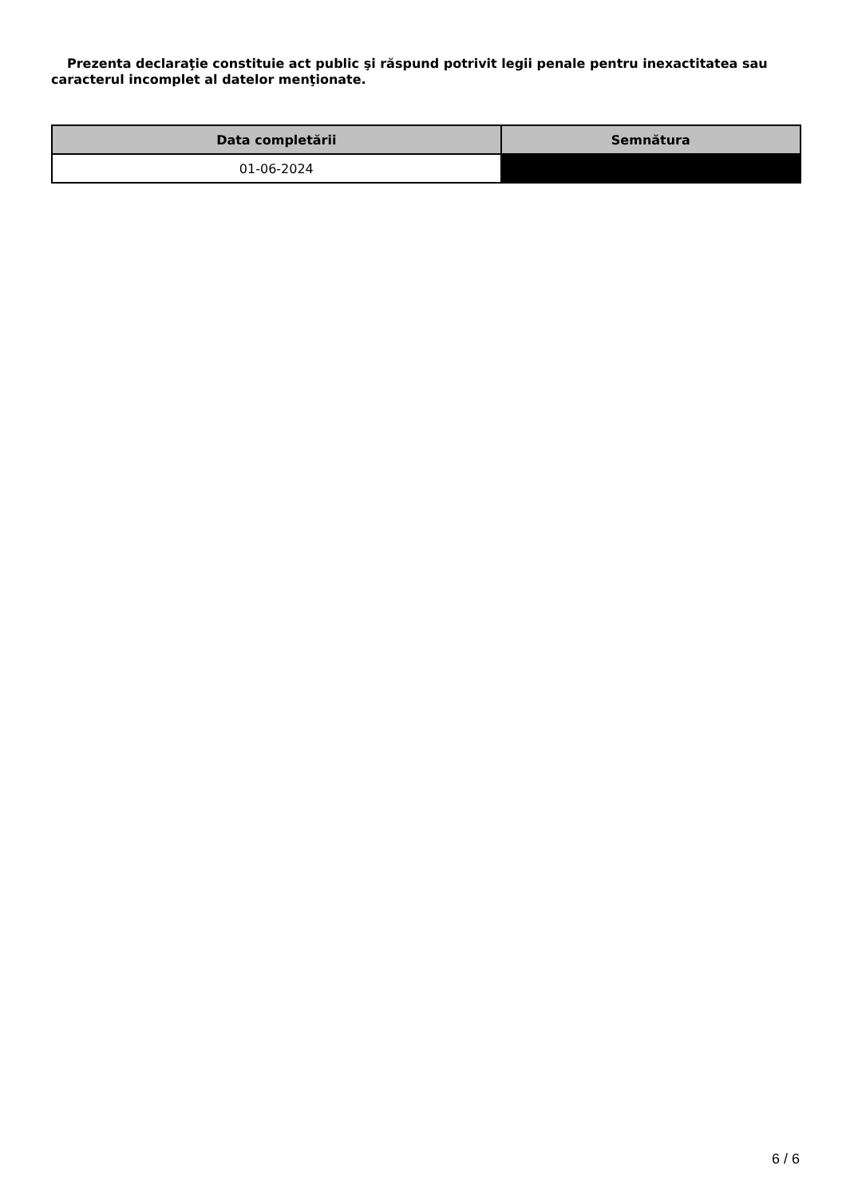Prezenta declaraţie constituie act public şi răspund potrivit legii penale pentru inexactitatea sau caracterul incomplet al datelor menţionate.
| Data completării | Semnătura |
| --- | --- |
| 01-06-2024 | |
6 / 6